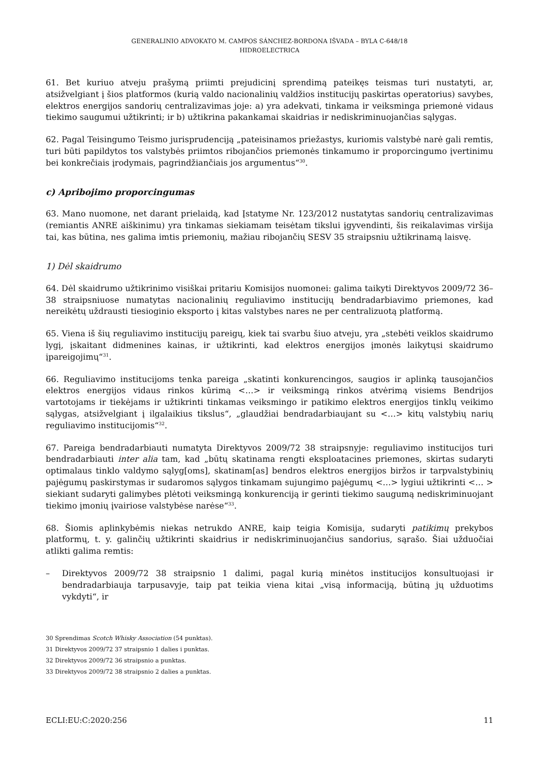GENERALINIO ADVOKATO M. CAMPOS SÁNCHEZ-BORDONA IŠVADA – BYLA C-648/18
HIDROELECTRICA
61. Bet kuriuo atveju prašymą priimti prejudicinį sprendimą pateikęs teismas turi nustatyti, ar, atsižvelgiant į šios platformos (kurią valdo nacionalinių valdžios institucijų paskirtas operatorius) savybes, elektros energijos sandorių centralizavimas joje: a) yra adekvati, tinkama ir veiksminga priemonė vidaus tiekimo saugumui užtikrinti; ir b) užtikrina pakankamai skaidrias ir nediskriminuojančias sąlygas.
62. Pagal Teisingumo Teismo jurisprudenciją „pateisinamos priežastys, kuriomis valstybė narė gali remtis, turi būti papildytos tos valstybės priimtos ribojančios priemonės tinkamumo ir proporcingumo įvertinimu bei konkrečiais įrodymais, pagrindžiančiais jos argumentus“<sup>30</sup>.
c) Apribojimo proporcingumas
63. Mano nuomone, net darant prielaidą, kad Įstatyme Nr. 123/2012 nustatytas sandorių centralizavimas (remiantis ANRE aiškinimu) yra tinkamas siekiamam teisėtam tikslui įgyvendinti, šis reikalavimas viršija tai, kas būtina, nes galima imtis priemonių, mažiau ribojančių SESV 35 straipsniu užtikrinamą laisvę.
1) Dėl skaidrumo
64. Dėl skaidrumo užtikrinimo visiškai pritariu Komisijos nuomonei: galima taikyti Direktyvos 2009/72 36–38 straipsniuose numatytas nacionalinių reguliavimo institucijų bendradarbiavimo priemones, kad nereikėtų uždrausti tiesioginio eksporto į kitas valstybes nares ne per centralizuotą platformą.
65. Viena iš šių reguliavimo institucijų pareigų, kiek tai svarbu šiuo atveju, yra „stebėti veiklos skaidrumo lygį, įskaitant didmenines kainas, ir užtikrinti, kad elektros energijos įmonės laikytųsi skaidrumo įpareigojimų“<sup>31</sup>.
66. Reguliavimo institucijoms tenka pareiga „skatinti konkurencingos, saugios ir aplinką tausojančios elektros energijos vidaus rinkos kūrimą <…> ir veiksmingą rinkos atvėrimą visiems Bendrijos vartotojams ir tiekėjams ir užtikrinti tinkamas veiksmingo ir patikimo elektros energijos tinklų veikimo sąlygas, atsižvelgiant į ilgalaikius tikslus“, „glaudžiai bendradarbiaujant su <…> kitų valstybių narių reguliavimo institucijomis“<sup>32</sup>.
67. Pareiga bendradarbiauti numatyta Direktyvos 2009/72 38 straipsnyje: reguliavimo institucijos turi bendradarbiauti inter alia tam, kad „būtų skatinama rengti eksploatacines priemones, skirtas sudaryti optimalaus tinklo valdymo sąlyg[oms], skatinam[as] bendros elektros energijos biržos ir tarpvalstybinių pajėgumų paskirstymas ir sudaromos sąlygos tinkamam sujungimo pajėgumų <…> lygiui užtikrinti <… > siekiant sudaryti galimybes plėtoti veiksmingą konkurenciją ir gerinti tiekimo saugumą nediskriminuojant tiekimo įmonių įvairiose valstybėse narėse“<sup>33</sup>.
68. Šiomis aplinkybėmis niekas netrukdo ANRE, kaip teigia Komisija, sudaryti patikimų prekybos platformų, t. y. galinčių užtikrinti skaidrius ir nediskriminuojančius sandorius, sąrašo. Šiai užduočiai atlikti galima remtis:
– Direktyvos 2009/72 38 straipsnio 1 dalimi, pagal kurią minėtos institucijos konsultuojasi ir bendradarbiauja tarpusavyje, taip pat teikia viena kitai „visą informaciją, būtiną jų užduotims vykdyti“, ir
30 Sprendimas Scotch Whisky Association (54 punktas).
31 Direktyvos 2009/72 37 straipsnio 1 dalies i punktas.
32 Direktyvos 2009/72 36 straipsnio a punktas.
33 Direktyvos 2009/72 38 straipsnio 2 dalies a punktas.
ECLI:EU:C:2020:256 11